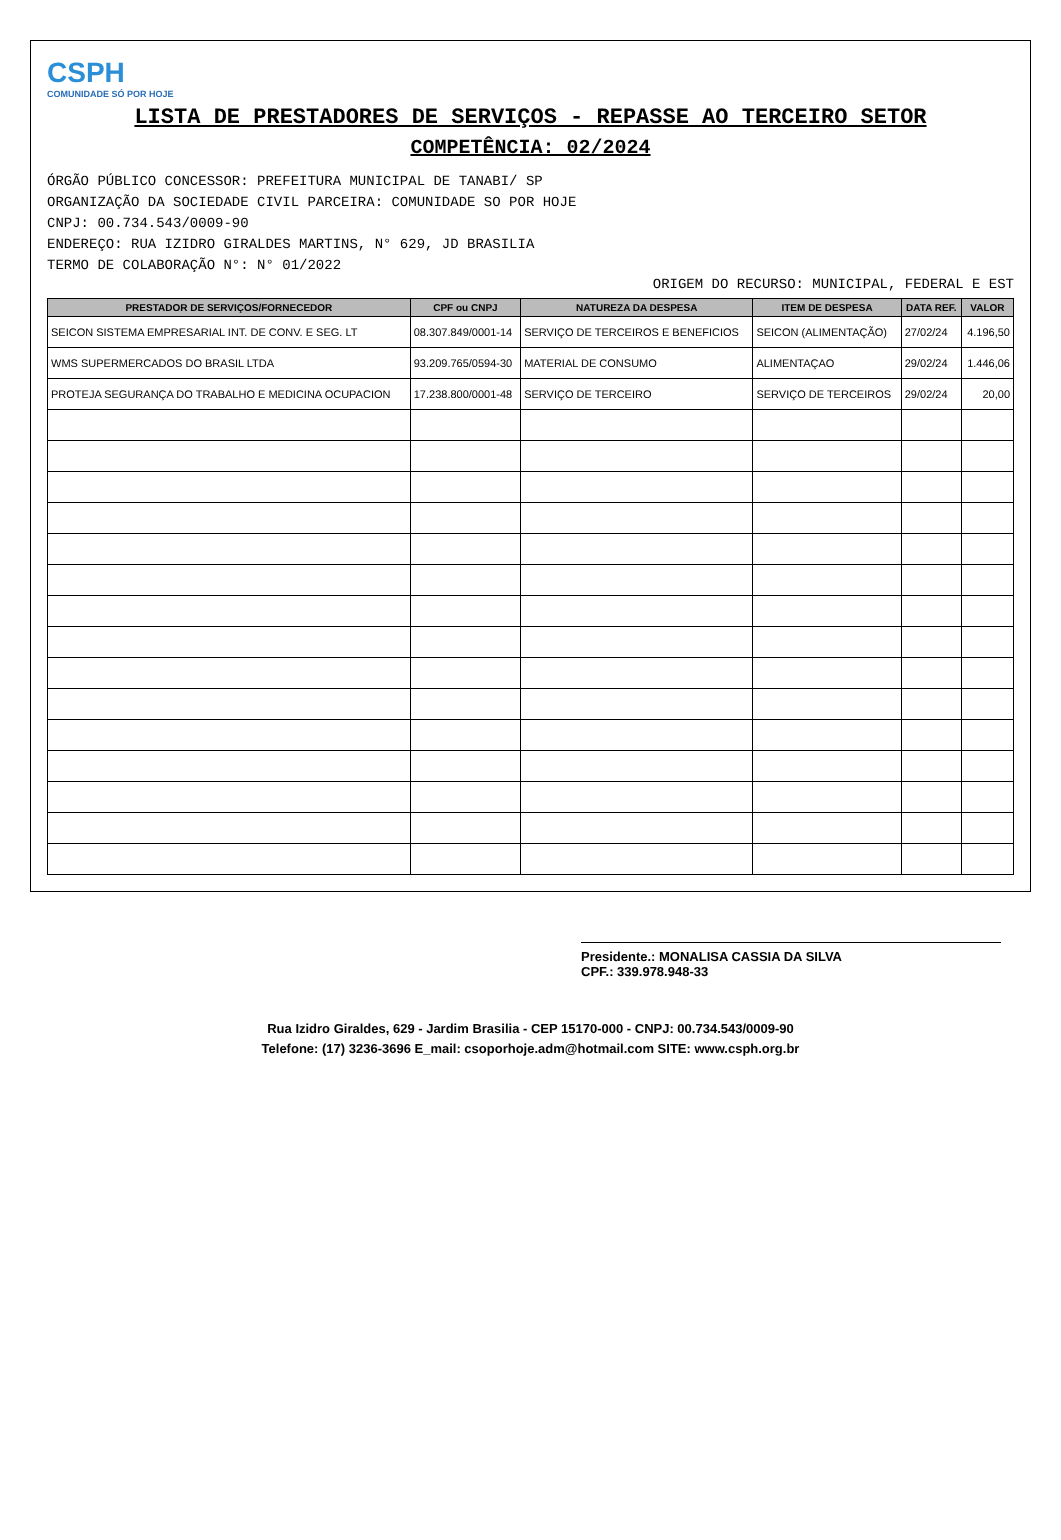CSPH
COMUNIDADE SÓ POR HOJE
LISTA DE PRESTADORES DE SERVIÇOS - REPASSE AO TERCEIRO SETOR
COMPETÊNCIA: 02/2024
ÓRGÃO PÚBLICO CONCESSOR: PREFEITURA MUNICIPAL DE TANABI/ SP
ORGANIZAÇÃO DA SOCIEDADE CIVIL PARCEIRA: COMUNIDADE SO POR HOJE
CNPJ: 00.734.543/0009-90
ENDEREÇO: RUA IZIDRO GIRALDES MARTINS, N° 629, JD BRASILIA
TERMO DE COLABORAÇÃO N°: N° 01/2022
ORIGEM DO RECURSO: MUNICIPAL, FEDERAL E EST
| PRESTADOR DE SERVIÇOS/FORNECEDOR | CPF ou CNPJ | NATUREZA DA DESPESA | ITEM DE DESPESA | DATA REF. | VALOR |
| --- | --- | --- | --- | --- | --- |
| SEICON SISTEMA EMPRESARIAL INT. DE CONV. E SEG. LT | 08.307.849/0001-14 | SERVIÇO DE TERCEIROS E BENEFICIOS | SEICON (ALIMENTAÇÃO) | 27/02/24 | 4.196,50 |
| WMS SUPERMERCADOS DO BRASIL LTDA | 93.209.765/0594-30 | MATERIAL DE CONSUMO | ALIMENTAÇAO | 29/02/24 | 1.446,06 |
| PROTEJA SEGURANÇA DO TRABALHO E MEDICINA OCUPACION | 17.238.800/0001-48 | SERVIÇO DE TERCEIRO | SERVIÇO DE TERCEIROS | 29/02/24 | 20,00 |
Presidente.: MONALISA CASSIA DA SILVA
CPF.: 339.978.948-33
Rua Izidro Giraldes, 629 - Jardim Brasilia - CEP 15170-000 - CNPJ: 00.734.543/0009-90
Telefone: (17) 3236-3696 E_mail: csoporhoje.adm@hotmail.com SITE: www.csph.org.br